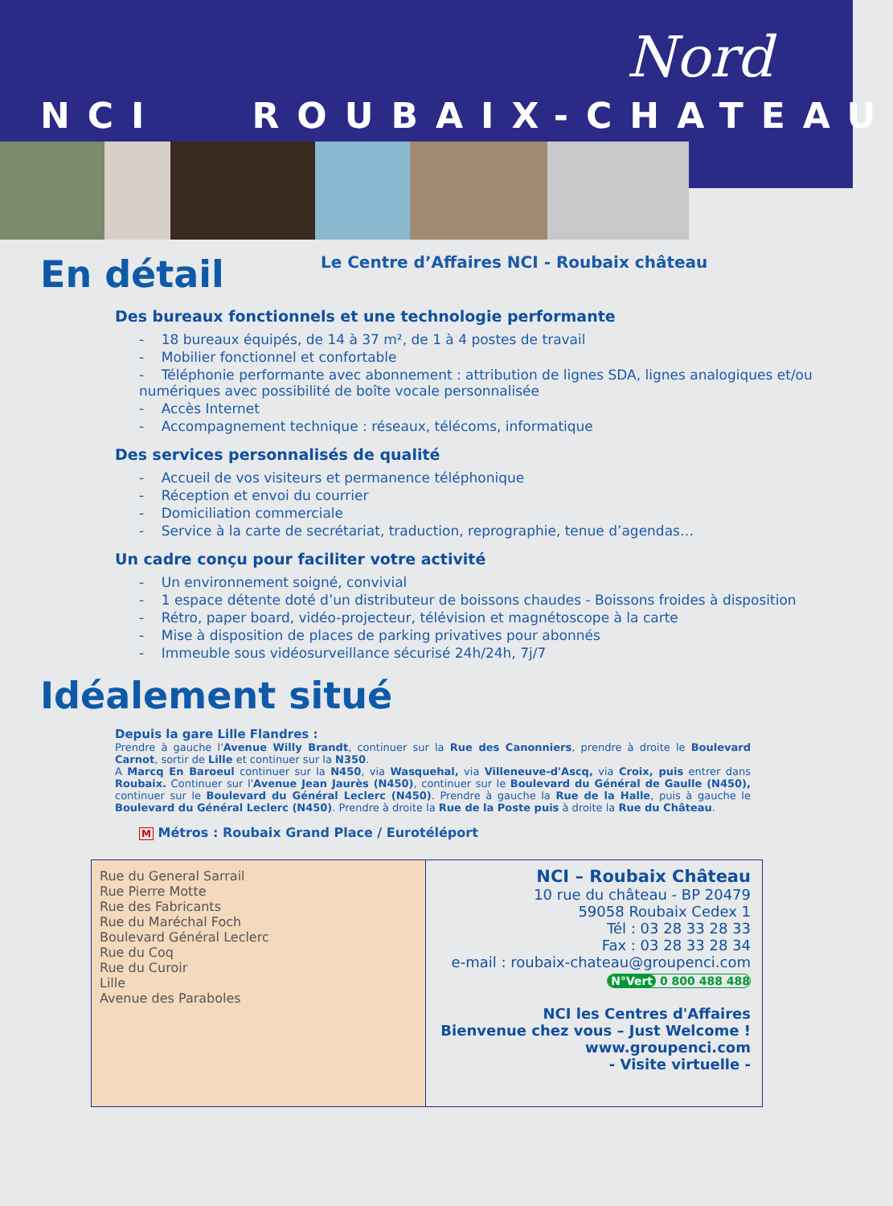Nord
NCI ROUBAIX-CHATEAU
En détail
Le Centre d’Affaires NCI - Roubaix château
Des bureaux fonctionnels et une technologie performante
- 18 bureaux équipés, de 14 à 37 m², de 1 à 4 postes de travail
- Mobilier fonctionnel et confortable
- Téléphonie performante avec abonnement : attribution de lignes SDA, lignes analogiques et/ou numériques avec possibilité de boîte vocale personnalisée
- Accès Internet
- Accompagnement technique : réseaux, télécoms, informatique
Des services personnalisés de qualité
- Accueil de vos visiteurs et permanence téléphonique
- Réception et envoi du courrier
- Domiciliation commerciale
- Service à la carte de secrétariat, traduction, reprographie, tenue d’agendas…
Un cadre conçu pour faciliter votre activité
- Un environnement soigné, convivial
- 1 espace détente doté d’un distributeur de boissons chaudes - Boissons froides à disposition
- Rétro, paper board, vidéo-projecteur, télévision et magnétoscope à la carte
- Mise à disposition de places de parking privatives pour abonnés
- Immeuble sous vidéosurveillance sécurisé 24h/24h, 7j/7
Idéalement situé
Depuis la gare Lille Flandres :
Prendre à gauche l'Avenue Willy Brandt, continuer sur la Rue des Canonniers, prendre à droite le Boulevard Carnot, sortir de Lille et continuer sur la N350.
A Marcq En Baroeul continuer sur la N450, via Wasquehal, via Villeneuve-d'Ascq, via Croix, puis entrer dans Roubaix. Continuer sur l'Avenue Jean Jaurès (N450), continuer sur le Boulevard du Général de Gaulle (N450), continuer sur le Boulevard du Général Leclerc (N450). Prendre à gauche la Rue de la Halle, puis à gauche le Boulevard du Général Leclerc (N450). Prendre à droite la Rue de la Poste puis à droite la Rue du Château.
M Métros : Roubaix Grand Place / Eurotéléport
Rue du General Sarrail
Rue Pierre Motte
Rue des Fabricants
Rue du Maréchal Foch
Boulevard Général Leclerc
Rue du Coq
Rue du Curoir
Lille
Avenue des Paraboles
NCI – Roubaix Château
10 rue du château - BP 20479
59058 Roubaix Cedex 1
Tél : 03 28 33 28 33
Fax : 03 28 33 28 34
e-mail : roubaix-chateau@groupenci.com
N°Vert 0 800 488 488
NCI les Centres d'Affaires
Bienvenue chez vous – Just Welcome !
www.groupenci.com
- Visite virtuelle -